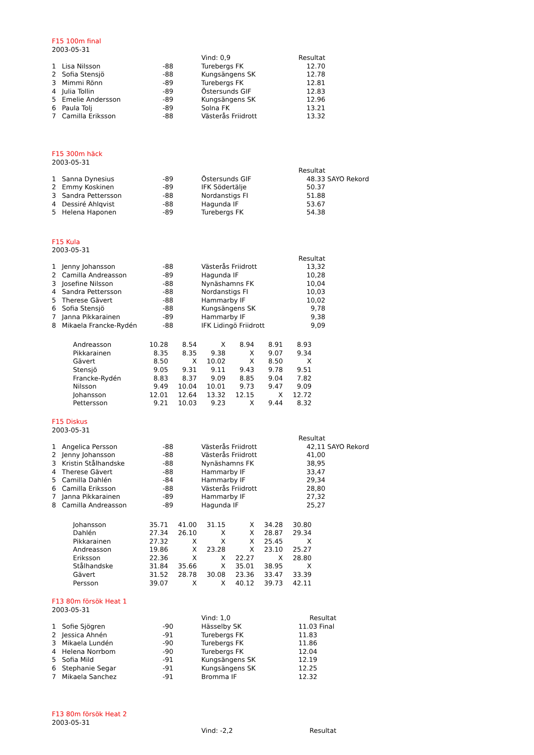F15 100m final
2003-05-31
| | | | Vind: 0,9 | Resultat |
| 1 | Lisa Nilsson | -88 | Turebergs FK | 12.70 |
| 2 | Sofia Stensjö | -88 | Kungsängens SK | 12.78 |
| 3 | Mimmi Rönn | -89 | Turebergs FK | 12.81 |
| 4 | Julia Tollin | -89 | Östersunds GIF | 12.83 |
| 5 | Emelie Andersson | -89 | Kungsängens SK | 12.96 |
| 6 | Paula Tolj | -89 | Solna FK | 13.21 |
| 7 | Camilla Eriksson | -88 | Västerås Friidrott | 13.32 |
F15 300m häck
2003-05-31
| | | | | Resultat | |
| 1 | Sanna Dynesius | -89 | Östersunds GIF | 48.33 | SAYO Rekord |
| 2 | Emmy Koskinen | -89 | IFK Södertälje | 50.37 | |
| 3 | Sandra Pettersson | -88 | Nordanstigs FI | 51.88 | |
| 4 | Dessiré Ahlqvist | -88 | Hagunda IF | 53.67 | |
| 5 | Helena Haponen | -89 | Turebergs FK | 54.38 | |
F15 Kula
2003-05-31
| | | | | Resultat |
| 1 | Jenny Johansson | -88 | Västerås Friidrott | 13,32 |
| 2 | Camilla Andreasson | -89 | Hagunda IF | 10,28 |
| 3 | Josefine Nilsson | -88 | Nynäshamns FK | 10,04 |
| 4 | Sandra Pettersson | -88 | Nordanstigs FI | 10,03 |
| 5 | Therese Gävert | -88 | Hammarby IF | 10,02 |
| 6 | Sofia Stensjö | -88 | Kungsängens SK | 9,78 |
| 7 | Janna Pikkarainen | -89 | Hammarby IF | 9,38 |
| 8 | Mikaela Francke-Rydén | -88 | IFK Lidingö Friidrott | 9,09 |
| Andreasson | 10.28 | 8.54 | X | 8.94 | 8.91 | 8.93 |
| Pikkarainen | 8.35 | 8.35 | 9.38 | X | 9.07 | 9.34 |
| Gävert | 8.50 | X | 10.02 | X | 8.50 | X |
| Stensjö | 9.05 | 9.31 | 9.11 | 9.43 | 9.78 | 9.51 |
| Francke-Rydén | 8.83 | 8.37 | 9.09 | 8.85 | 9.04 | 7.82 |
| Nilsson | 9.49 | 10.04 | 10.01 | 9.73 | 9.47 | 9.09 |
| Johansson | 12.01 | 12.64 | 13.32 | 12.15 | X | 12.72 |
| Pettersson | 9.21 | 10.03 | 9.23 | X | 9.44 | 8.32 |
F15 Diskus
2003-05-31
| | | | | Resultat | |
| 1 | Angelica Persson | -88 | Västerås Friidrott | 42,11 | SAYO Rekord |
| 2 | Jenny Johansson | -88 | Västerås Friidrott | 41,00 | |
| 3 | Kristin Stålhandske | -88 | Nynäshamns FK | 38,95 | |
| 4 | Therese Gävert | -88 | Hammarby IF | 33,47 | |
| 5 | Camilla Dahlén | -84 | Hammarby IF | 29,34 | |
| 6 | Camilla Eriksson | -88 | Västerås Friidrott | 28,80 | |
| 7 | Janna Pikkarainen | -89 | Hammarby IF | 27,32 | |
| 8 | Camilla Andreasson | -89 | Hagunda IF | 25,27 | |
| Johansson | 35.71 | 41.00 | 31.15 | X | 34.28 | 30.80 |
| Dahlén | 27.34 | 26.10 | X | X | 28.87 | 29.34 |
| Pikkarainen | 27.32 | X | X | X | 25.45 | X |
| Andreasson | 19.86 | X | 23.28 | X | 23.10 | 25.27 |
| Eriksson | 22.36 | X | X | 22.27 | X | 28.80 |
| Stålhandske | 31.84 | 35.66 | X | 35.01 | 38.95 | X |
| Gävert | 31.52 | 28.78 | 30.08 | 23.36 | 33.47 | 33.39 |
| Persson | 39.07 | X | X | 40.12 | 39.73 | 42.11 |
F13 80m försök Heat 1
2003-05-31
| | | | Vind: 1,0 | Resultat |
| 1 | Sofie Sjögren | -90 | Hässelby SK | 11.03 Final |
| 2 | Jessica Ahnén | -91 | Turebergs FK | 11.83 |
| 3 | Mikaela Lundén | -90 | Turebergs FK | 11.86 |
| 4 | Helena Norrbom | -90 | Turebergs FK | 12.04 |
| 5 | Sofia Mild | -91 | Kungsängens SK | 12.19 |
| 6 | Stephanie Segar | -91 | Kungsängens SK | 12.25 |
| 7 | Mikaela Sanchez | -91 | Bromma IF | 12.32 |
F13 80m försök Heat 2
2003-05-31
| | | | Vind: -2,2 | Resultat |